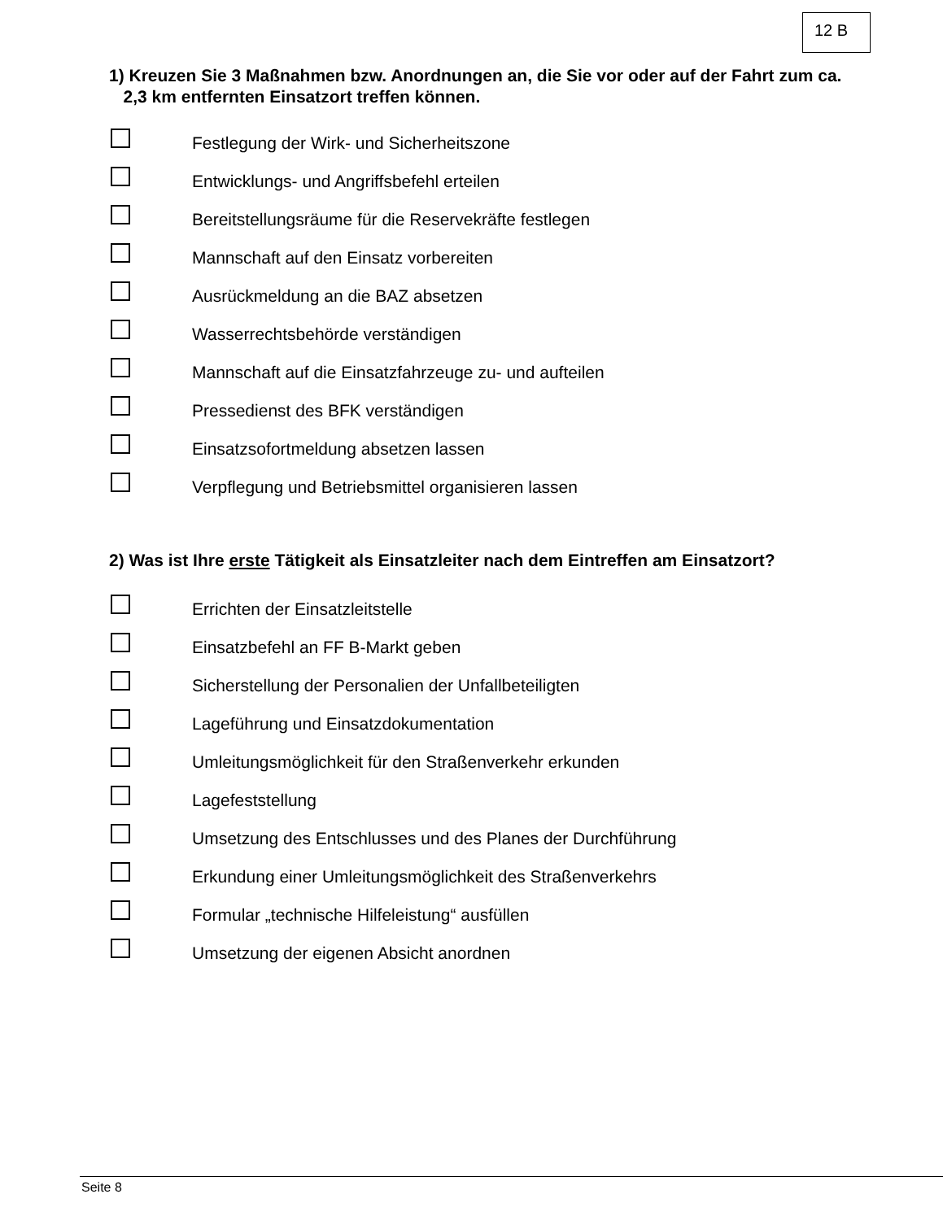12 B
1) Kreuzen Sie 3 Maßnahmen bzw. Anordnungen an, die Sie vor oder auf der Fahrt zum ca.
2,3 km entfernten Einsatzort treffen können.
Festlegung der Wirk- und Sicherheitszone
Entwicklungs- und Angriffsbefehl erteilen
Bereitstellungsräume für die Reservekräfte festlegen
Mannschaft auf den Einsatz vorbereiten
Ausrückmeldung an die BAZ absetzen
Wasserrechtsbehörde verständigen
Mannschaft auf die Einsatzfahrzeuge zu- und aufteilen
Pressedienst des BFK verständigen
Einsatzsofortmeldung absetzen lassen
Verpflegung und Betriebsmittel organisieren lassen
2) Was ist Ihre erste Tätigkeit als Einsatzleiter nach dem Eintreffen am Einsatzort?
Errichten der Einsatzleitstelle
Einsatzbefehl an FF B-Markt geben
Sicherstellung der Personalien der Unfallbeteiligten
Lageführung und Einsatzdokumentation
Umleitungsmöglichkeit für den Straßenverkehr erkunden
Lagefeststellung
Umsetzung des Entschlusses und des Planes der Durchführung
Erkundung einer Umleitungsmöglichkeit des Straßenverkehrs
Formular „technische Hilfeleistung“ ausfüllen
Umsetzung der eigenen Absicht anordnen
Seite 8